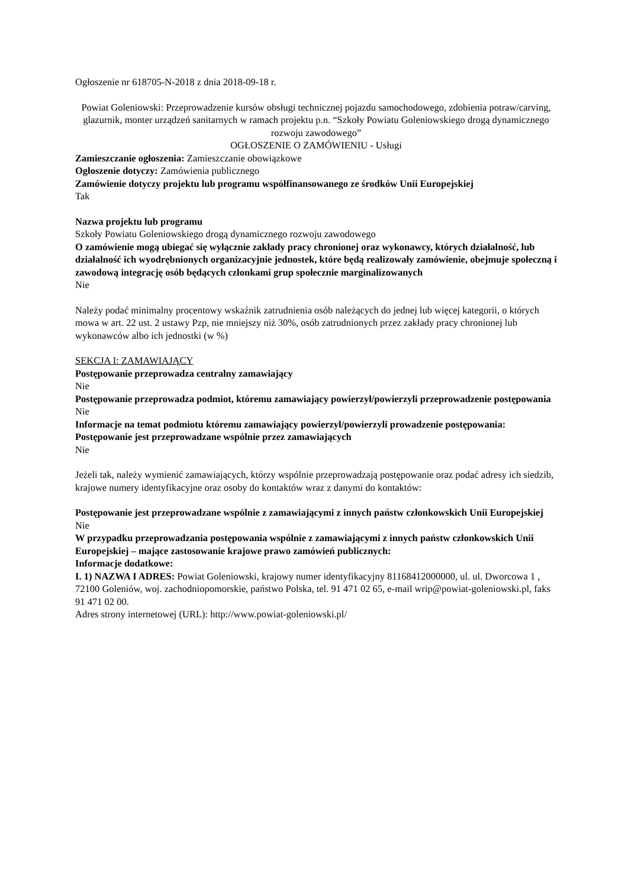Ogłoszenie nr 618705-N-2018 z dnia 2018-09-18 r.
Powiat Goleniowski: Przeprowadzenie kursów obsługi technicznej pojazdu samochodowego, zdobienia potraw/carving, glazurnik, monter urządzeń sanitarnych w ramach projektu p.n. “Szkoły Powiatu Goleniowskiego drogą dynamicznego rozwoju zawodowego”
OGŁOSZENIE O ZAMÓWIENIU - Usługi
Zamieszczanie ogłoszenia: Zamieszczanie obowiązkowe
Ogłoszenie dotyczy: Zamówienia publicznego
Zamówienie dotyczy projektu lub programu współfinansowanego ze środków Unii Europejskiej
Tak
Nazwa projektu lub programu
Szkoły Powiatu Goleniowskiego drogą dynamicznego rozwoju zawodowego
O zamówienie mogą ubiegać się wyłącznie zakłady pracy chronionej oraz wykonawcy, których działalność, lub działalność ich wyodrębnionych organizacyjnie jednostek, które będą realizowały zamówienie, obejmuje społeczną i zawodową integrację osób będących członkami grup społecznie marginalizowanych
Nie
Należy podać minimalny procentowy wskaźnik zatrudnienia osób należących do jednej lub więcej kategorii, o których mowa w art. 22 ust. 2 ustawy Pzp, nie mniejszy niż 30%, osób zatrudnionych przez zakłady pracy chronionej lub wykonawców albo ich jednostki (w %)
SEKCJA I: ZAMAWIAJĄCY
Postępowanie przeprowadza centralny zamawiający
Nie
Postępowanie przeprowadza podmiot, któremu zamawiający powierzył/powierzyli przeprowadzenie postępowania
Nie
Informacje na temat podmiotu któremu zamawiający powierzył/powierzyli prowadzenie postępowania:
Postępowanie jest przeprowadzane wspólnie przez zamawiających
Nie
Jeżeli tak, należy wymienić zamawiających, którzy wspólnie przeprowadzają postępowanie oraz podać adresy ich siedzib, krajowe numery identyfikacyjne oraz osoby do kontaktów wraz z danymi do kontaktów:
Postępowanie jest przeprowadzane wspólnie z zamawiającymi z innych państw członkowskich Unii Europejskiej
Nie
W przypadku przeprowadzania postępowania wspólnie z zamawiającymi z innych państw członkowskich Unii Europejskiej – mające zastosowanie krajowe prawo zamówień publicznych:
Informacje dodatkowe:
I. 1) NAZWA I ADRES: Powiat Goleniowski, krajowy numer identyfikacyjny 81168412000000, ul. ul. Dworcowa 1 , 72100 Goleniów, woj. zachodniopomorskie, państwo Polska, tel. 91 471 02 65, e-mail wrip@powiat-goleniowski.pl, faks 91 471 02 00.
Adres strony internetowej (URL): http://www.powiat-goleniowski.pl/